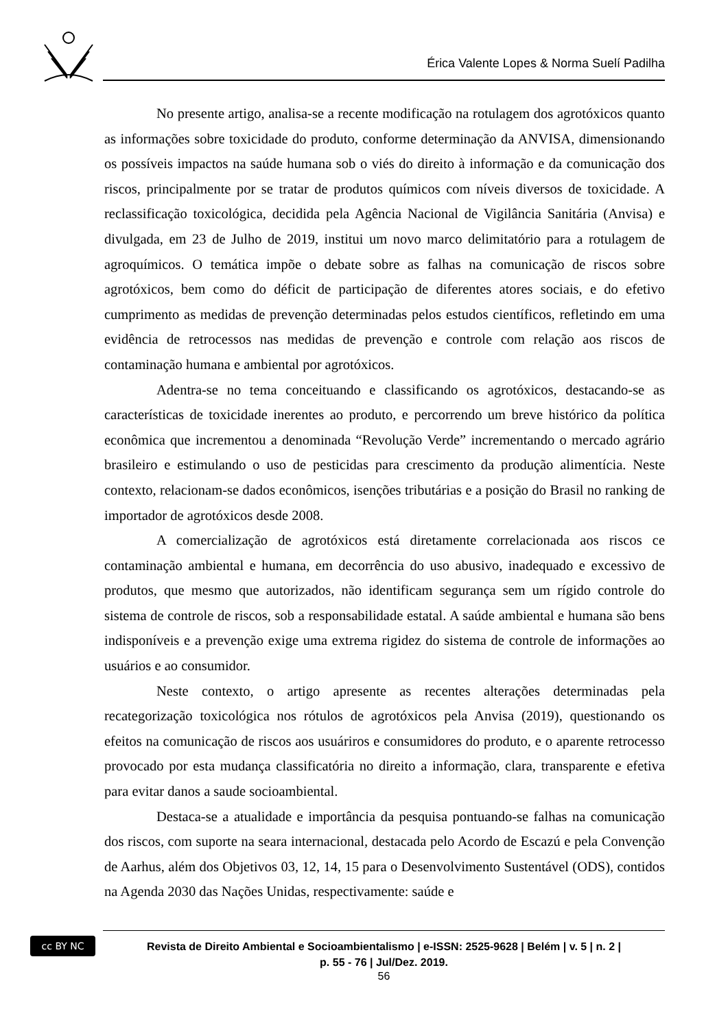Érica Valente Lopes & Norma Suelí Padilha
No presente artigo, analisa-se a recente modificação na rotulagem dos agrotóxicos quanto as informações sobre toxicidade do produto, conforme determinação da ANVISA, dimensionando os possíveis impactos na saúde humana sob o viés do direito à informação e da comunicação dos riscos, principalmente por se tratar de produtos químicos com níveis diversos de toxicidade. A reclassificação toxicológica, decidida pela Agência Nacional de Vigilância Sanitária (Anvisa) e divulgada, em 23 de Julho de 2019, institui um novo marco delimitatório para a rotulagem de agroquímicos. O temática impõe o debate sobre as falhas na comunicação de riscos sobre agrotóxicos, bem como do déficit de participação de diferentes atores sociais, e do efetivo cumprimento as medidas de prevenção determinadas pelos estudos científicos, refletindo em uma evidência de retrocessos nas medidas de prevenção e controle com relação aos riscos de contaminação humana e ambiental por agrotóxicos.
Adentra-se no tema conceituando e classificando os agrotóxicos, destacando-se as características de toxicidade inerentes ao produto, e percorrendo um breve histórico da política econômica que incrementou a denominada “Revolução Verde” incrementando o mercado agrário brasileiro e estimulando o uso de pesticidas para crescimento da produção alimentícia. Neste contexto, relacionam-se dados econômicos, isenções tributárias e a posição do Brasil no ranking de importador de agrotóxicos desde 2008.
A comercialização de agrotóxicos está diretamente correlacionada aos riscos ce contaminação ambiental e humana, em decorrência do uso abusivo, inadequado e excessivo de produtos, que mesmo que autorizados, não identificam segurança sem um rígido controle do sistema de controle de riscos, sob a responsabilidade estatal. A saúde ambiental e humana são bens indisponíveis e a prevenção exige uma extrema rigidez do sistema de controle de informações ao usuários e ao consumidor.
Neste contexto, o artigo apresente as recentes alterações determinadas pela recategorização toxicológica nos rótulos de agrotóxicos pela Anvisa (2019), questionando os efeitos na comunicação de riscos aos usuáriros e consumidores do produto, e o aparente retrocesso provocado por esta mudança classificatória no direito a informação, clara, transparente e efetiva para evitar danos a saude socioambiental.
Destaca-se a atualidade e importância da pesquisa pontuando-se falhas na comunicação dos riscos, com suporte na seara internacional, destacada pelo Acordo de Escazú e pela Convenção de Aarhus, além dos Objetivos 03, 12, 14, 15 para o Desenvolvimento Sustentável (ODS), contidos na Agenda 2030 das Nações Unidas, respectivamente: saúde e
cc BY NC
Revista de Direito Ambiental e Socioambientalismo | e-ISSN: 2525-9628 | Belém | v. 5 | n. 2 |
p. 55 - 76 | Jul/Dez. 2019.
56